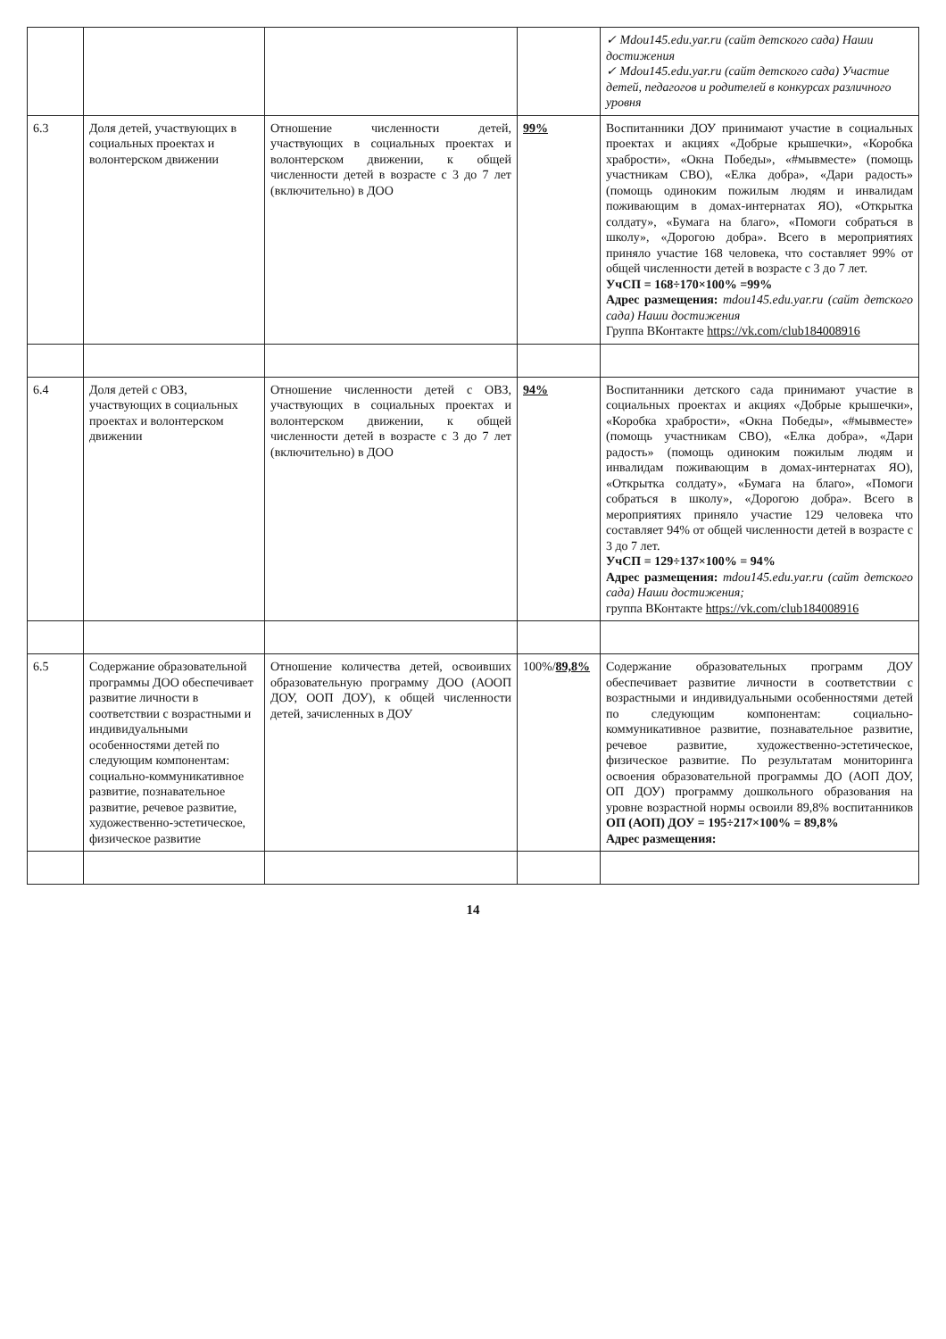| | | | | ✓ Mdou145.edu.yar.ru (сайт детского сада) Наши достижения ✓ Mdou145.edu.yar.ru (сайт детского сада) Участие детей, педагогов и родителей в конкурсах различного уровня |
| 6.3 | Доля детей, участвующих в социальных проектах и волонтерском движении | Отношение численности детей, участвующих в социальных проектах и волонтерском движении, к общей численности детей в возрасте с 3 до 7 лет (включительно) в ДОО | 99% | Воспитанники ДОУ принимают участие в социальных проектах и акциях «Добрые крышечки», «Коробка храбрости», «Окна Победы», «#мывместе» (помощь участникам СВО), «Елка добра», «Дари радость» (помощь одиноким пожилым людям и инвалидам поживающим в домах-интернатах ЯО), «Открытка солдату», «Бумага на благо», «Помоги собраться в школу», «Дорогою добра». Всего в мероприятиях приняло участие 168 человека, что составляет 99% от общей численности детей в возрасте с 3 до 7 лет. УчСП = 168÷170×100% =99% Адрес размещения: mdou145.edu.yar.ru (сайт детского сада) Наши достижения Группа ВКонтакте https://vk.com/club184008916 |
| 6.4 | Доля детей с ОВЗ, участвующих в социальных проектах и волонтерском движении | Отношение численности детей с ОВЗ, участвующих в социальных проектах и волонтерском движении, к общей численности детей в возрасте с 3 до 7 лет (включительно) в ДОО | 94% | Воспитанники детского сада принимают участие в социальных проектах и акциях «Добрые крышечки», «Коробка храбрости», «Окна Победы», «#мывместе» (помощь участникам СВО), «Елка добра», «Дари радость» (помощь одиноким пожилым людям и инвалидам поживающим в домах-интернатах ЯО), «Открытка солдату», «Бумага на благо», «Помоги собраться в школу», «Дорогою добра». Всего в мероприятиях приняло участие 129 человека что составляет 94% от общей численности детей в возрасте с 3 до 7 лет. УчСП = 129÷137×100% = 94% Адрес размещения: mdou145.edu.yar.ru (сайт детского сада) Наши достижения; группа ВКонтакте https://vk.com/club184008916 |
| 6.5 | Содержание образовательной программы ДОО обеспечивает развитие личности в соответствии с возрастными и индивидуальными особенностями детей по следующим компонентам: социально-коммуникативное развитие, познавательное развитие, речевое развитие, художественно-эстетическое, физическое развитие | Отношение количества детей, освоивших образовательную программу ДОО (АООП ДОУ, ООП ДОУ), к общей численности детей, зачисленных в ДОУ | 100%/ 89,8% | Содержание образовательных программ ДОУ обеспечивает развитие личности в соответствии с возрастными и индивидуальными особенностями детей по следующим компонентам: социально-коммуникативное развитие, познавательное развитие, речевое развитие, художественно-эстетическое, физическое развитие. По результатам мониторинга освоения образовательной программы ДО (АОП ДОУ, ОП ДОУ) программу дошкольного образования на уровне возрастной нормы освоили 89,8% воспитанников ОП (АОП) ДОУ = 195÷217×100% = 89,8% Адрес размещения: |
14